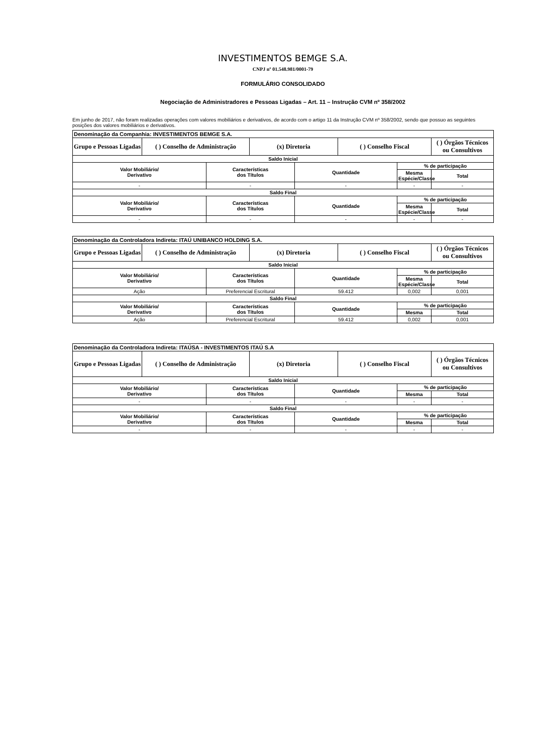INVESTIMENTOS BEMGE S.A.
CNPJ nº 01.548.981/0001-79
FORMULÁRIO CONSOLIDADO
Negociação de Administradores e Pessoas Ligadas – Art. 11 – Instrução CVM nº 358/2002
Em junho de 2017, não foram realizadas operações com valores mobiliários e derivativos, de acordo com o artigo 11 da Instrução CVM nº 358/2002, sendo que possuo as seguintes posições dos valores mobiliários e derivativos.
| Denominação da Companhia: INVESTIMENTOS BEMGE S.A. | | | | | | | |
| Grupo e Pessoas Ligadas | ( ) Conselho de Administração | | (x) Diretoria | | ( ) Conselho Fiscal | | ( ) Órgãos Técnicos ou Consultivos |
| Saldo Inicial | | | | | | | |
| Valor Mobiliário/ Derivativo | | Características dos Títulos | | Quantidade | | % de participação | |
| | | | | | | Mesma Espécie/Classe | Total |
| - | | - | | - | | - | - |
| Saldo Final | | | | | | | |
| Valor Mobiliário/ Derivativo | | Características dos Títulos | | Quantidade | | % de participação | |
| | | | | | | Mesma Espécie/Classe | Total |
| - | | - | | - | | - | - |
| Denominação da Controladora Indireta: ITAÚ UNIBANCO HOLDING S.A. | | | | | | | |
| Grupo e Pessoas Ligadas | ( ) Conselho de Administração | | (x) Diretoria | | ( ) Conselho Fiscal | | ( ) Órgãos Técnicos ou Consultivos |
| Saldo Inicial | | | | | | | |
| Valor Mobiliário/ Derivativo | | Características dos Títulos | | Quantidade | | % de participação | |
| | | | | | | Mesma Espécie/Classe | Total |
| Ação | | Preferencial Escritural | | 59.412 | | 0,002 | 0,001 |
| Saldo Final | | | | | | | |
| Valor Mobiliário/ Derivativo | | Características dos Títulos | | Quantidade | | % de participação | |
| | | | | | | Mesma | Total |
| Ação | | Preferencial Escritural | | 59.412 | | 0,002 | 0,001 |
| Denominação da Controladora Indireta: ITAÚSA - INVESTIMENTOS ITAÚ S.A | | | | | | | |
| Grupo e Pessoas Ligadas | ( ) Conselho de Administração | | (x) Diretoria | | ( ) Conselho Fiscal | | ( ) Órgãos Técnicos ou Consultivos |
| Saldo Inicial | | | | | | | |
| Valor Mobiliário/ Derivativo | | Características dos Títulos | | Quantidade | | % de participação | |
| | | | | | | Mesma | Total |
| - | | - | | - | | - | - |
| Saldo Final | | | | | | | |
| Valor Mobiliário/ Derivativo | | Características dos Títulos | | Quantidade | | % de participação | |
| | | | | | | Mesma | Total |
| - | | - | | - | | - | - |